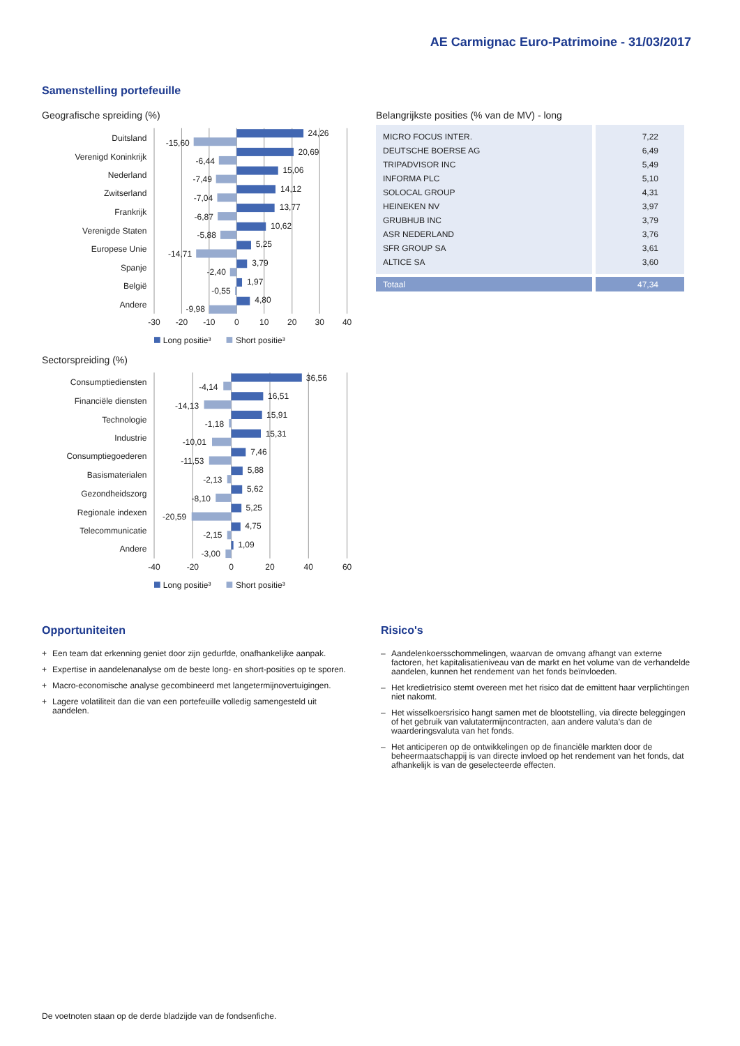AE Carmignac Euro-Patrimoine - 31/03/2017
Samenstelling portefeuille
Geografische spreiding (%)
Duitsland
Verenigd Koninkrijk
Nederland
Zwitserland
Frankrijk
Verenigde Staten
Europese Unie
Spanje
België
Andere
24,26
-15,60
20,69
-6,44
15,06
-7,49
14,12
-7,04
13,77
-6,87
10,62
-5,88
5,25
-14,71
3,79
-2,40
1,97
-0,55
4,80
-9,98
-30
-20
-10
0
10
20
30
40
Long positie³
Short positie³
Sectorspreiding (%)
Consumptiediensten
Financiële diensten
Technologie
Industrie
Consumptiegoederen
Basismaterialen
Gezondheidszorg
Regionale indexen
Telecommunicatie
Andere
36,56
-4,14
16,51
-14,13
15,91
-1,18
15,31
-10,01
7,46
-11,53
5,88
-2,13
5,62
-8,10
5,25
-20,59
4,75
-2,15
1,09
-3,00
-40
-20
0
20
40
60
Long positie³
Short positie³
Belangrijkste posities (% van de MV) - long
| MICRO FOCUS INTER. | 7,22 |
| DEUTSCHE BOERSE AG | 6,49 |
| TRIPADVISOR INC | 5,49 |
| INFORMA PLC | 5,10 |
| SOLOCAL GROUP | 4,31 |
| HEINEKEN NV | 3,97 |
| GRUBHUB INC | 3,79 |
| ASR NEDERLAND | 3,76 |
| SFR GROUP SA | 3,61 |
| ALTICE SA | 3,60 |
| Totaal | 47,34 |
Opportuniteiten
+ Een team dat erkenning geniet door zijn gedurfde, onafhankelijke aanpak.
+ Expertise in aandelenanalyse om de beste long- en short-posities op te sporen.
+ Macro-economische analyse gecombineerd met langetermijnovertuigingen.
+ Lagere volatiliteit dan die van een portefeuille volledig samengesteld uit aandelen.
Risico's
– Aandelenkoersschommelingen, waarvan de omvang afhangt van externe factoren, het kapitalisatieniveau van de markt en het volume van de verhandelde aandelen, kunnen het rendement van het fonds beïnvloeden.
– Het kredietrisico stemt overeen met het risico dat de emittent haar verplichtingen niet nakomt.
– Het wisselkoersrisico hangt samen met de blootstelling, via directe beleggingen of het gebruik van valutatermijncontracten, aan andere valuta’s dan de waarderingsvaluta van het fonds.
– Het anticiperen op de ontwikkelingen op de financiële markten door de beheermaatschappij is van directe invloed op het rendement van het fonds, dat afhankelijk is van de geselecteerde effecten.
De voetnoten staan op de derde bladzijde van de fondsenfiche.